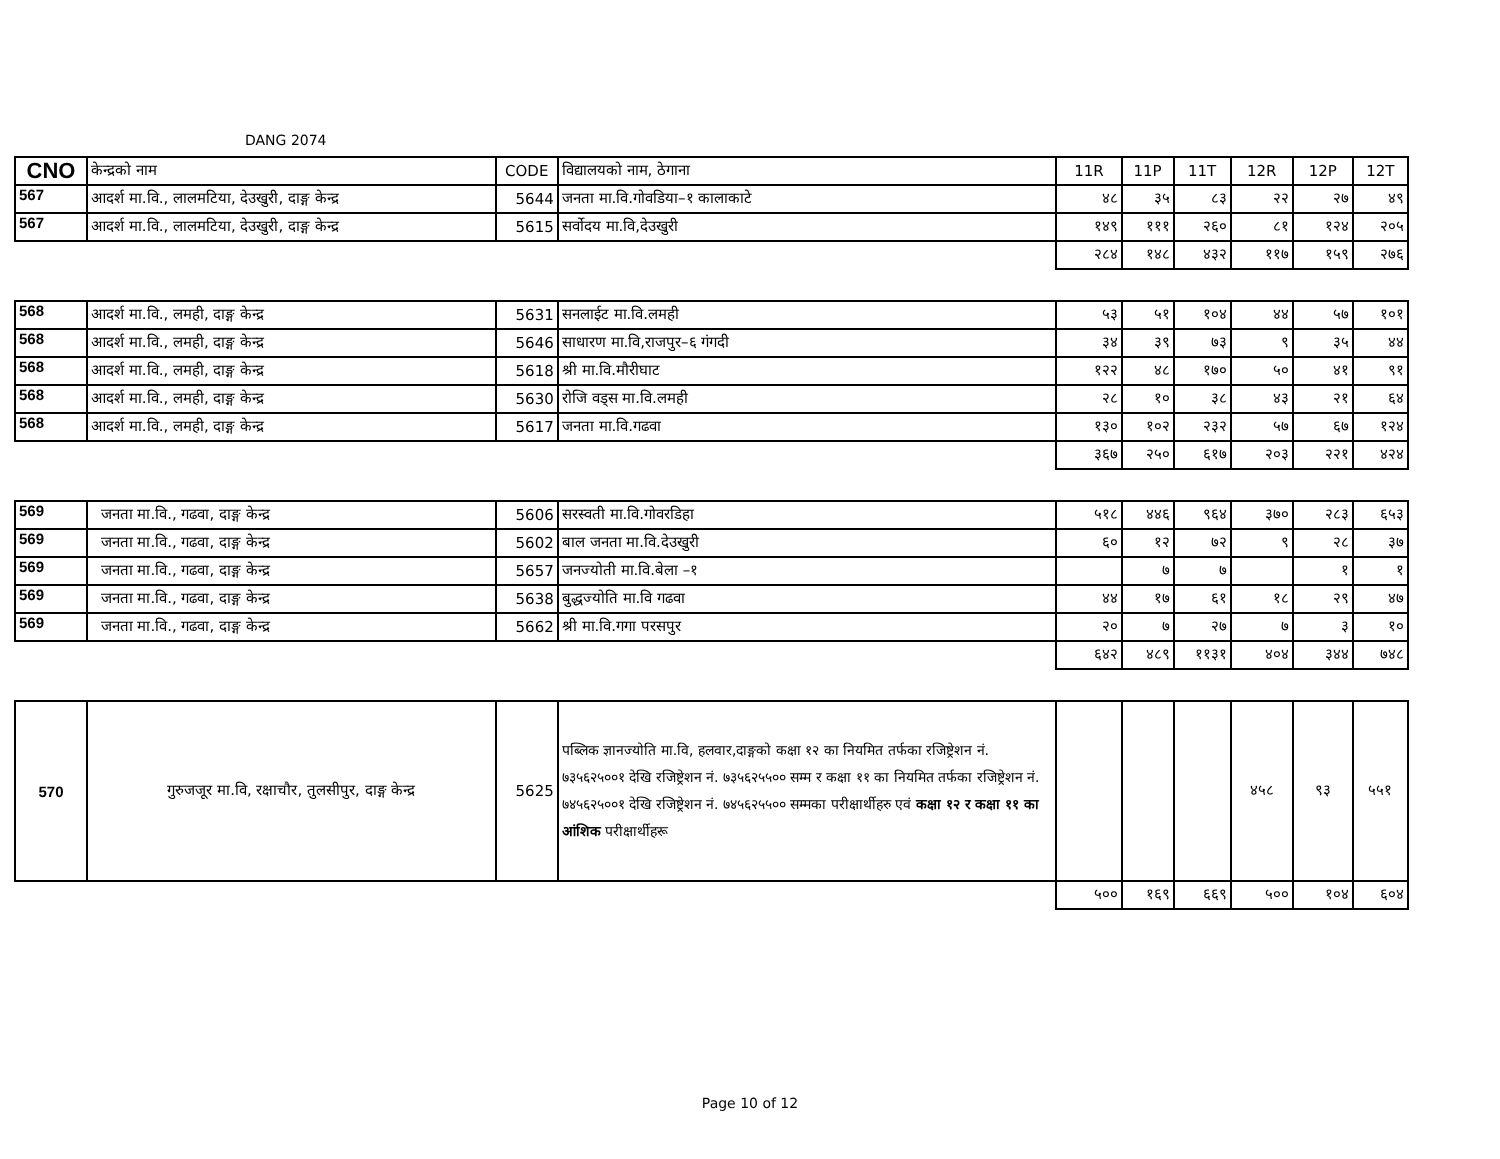DANG 2074
| CNO | केन्द्रको नाम | CODE | विद्यालयको नाम, ठेगाना | 11R | 11P | 11T | 12R | 12P | 12T |
| --- | --- | --- | --- | --- | --- | --- | --- | --- | --- |
| 567 | आदर्श मा.वि., लालमटिया, देउखुरी, दाङ्ग केन्द्र | 5644 | जनता मा.वि.गोवडिया–१ कालाकाटे | ४८ | ३५ | ८३ | २२ | २७ | ४९ |
| 567 | आदर्श मा.वि., लालमटिया, देउखुरी, दाङ्ग केन्द्र | 5615 | सर्वोदय मा.वि,देउखुरी | १४९ | १११ | २६० | ८१ | १२४ | २०५ |
| | | | | २८४ | १४८ | ४३२ | ११७ | १५९ | २७६ |
| 568 | आदर्श मा.वि., लमही, दाङ्ग केन्द्र | 5631 | सनलाईट मा.वि.लमही | ५३ | ५१ | १०४ | ४४ | ५७ | १०१ |
| 568 | आदर्श मा.वि., लमही, दाङ्ग केन्द्र | 5646 | साधारण मा.वि,राजपुर–६ गंगदी | ३४ | ३९ | ७३ | ९ | ३५ | ४४ |
| 568 | आदर्श मा.वि., लमही, दाङ्ग केन्द्र | 5618 | श्री मा.वि.मौरीघाट | १२२ | ४८ | १७० | ५० | ४१ | ९१ |
| 568 | आदर्श मा.वि., लमही, दाङ्ग केन्द्र | 5630 | रोजि वड्स मा.वि.लमही | २८ | १० | ३८ | ४३ | २१ | ६४ |
| 568 | आदर्श मा.वि., लमही, दाङ्ग केन्द्र | 5617 | जनता मा.वि.गढवा | १३० | १०२ | २३२ | ५७ | ६७ | १२४ |
| | | | | ३६७ | २५० | ६१७ | २०३ | २२१ | ४२४ |
| 569 | जनता मा.वि., गढवा, दाङ्ग केन्द्र | 5606 | सरस्वती मा.वि.गोवरडिहा | ५१८ | ४४६ | ९६४ | ३७० | २८३ | ६५३ |
| 569 | जनता मा.वि., गढवा, दाङ्ग केन्द्र | 5602 | बाल जनता मा.वि.देउखुरी | ६० | १२ | ७२ | ९ | २८ | ३७ |
| 569 | जनता मा.वि., गढवा, दाङ्ग केन्द्र | 5657 | जनज्योती मा.वि.बेला –१ | | ७ | ७ | | १ | १ |
| 569 | जनता मा.वि., गढवा, दाङ्ग केन्द्र | 5638 | बुद्धज्योति मा.वि गढवा | ४४ | १७ | ६१ | १८ | २९ | ४७ |
| 569 | जनता मा.वि., गढवा, दाङ्ग केन्द्र | 5662 | श्री मा.वि.गगा परसपुर | २० | ७ | २७ | ७ | ३ | १० |
| | | | | ६४२ | ४८९ | ११३१ | ४०४ | ३४४ | ७४८ |
| 570 | गुरुजजूर मा.वि, रक्षाचौर, तुलसीपुर, दाङ्ग केन्द्र | 5625 | पब्लिक ज्ञानज्योति मा.वि, हलवार,दाङ्गको कक्षा १२ का नियमित तर्फका रजिष्ट्रेशन नं. ७३५६२५००१ देखि रजिष्ट्रेशन नं. ७३५६२५५०० सम्म र कक्षा ११ का नियमित तर्फका रजिष्ट्रेशन नं. ७४५६२५००१ देखि रजिष्ट्रेशन नं. ७४५६२५५०० सम्मका परीक्षार्थीहरु एवं कक्षा १२ र कक्षा ११ का आंशिक परीक्षार्थीहरू | | | | ४५८ | ९३ | ५५१ |
| | | | | ५०० | १६९ | ६६९ | ५०० | १०४ | ६०४ |
Page 10 of 12